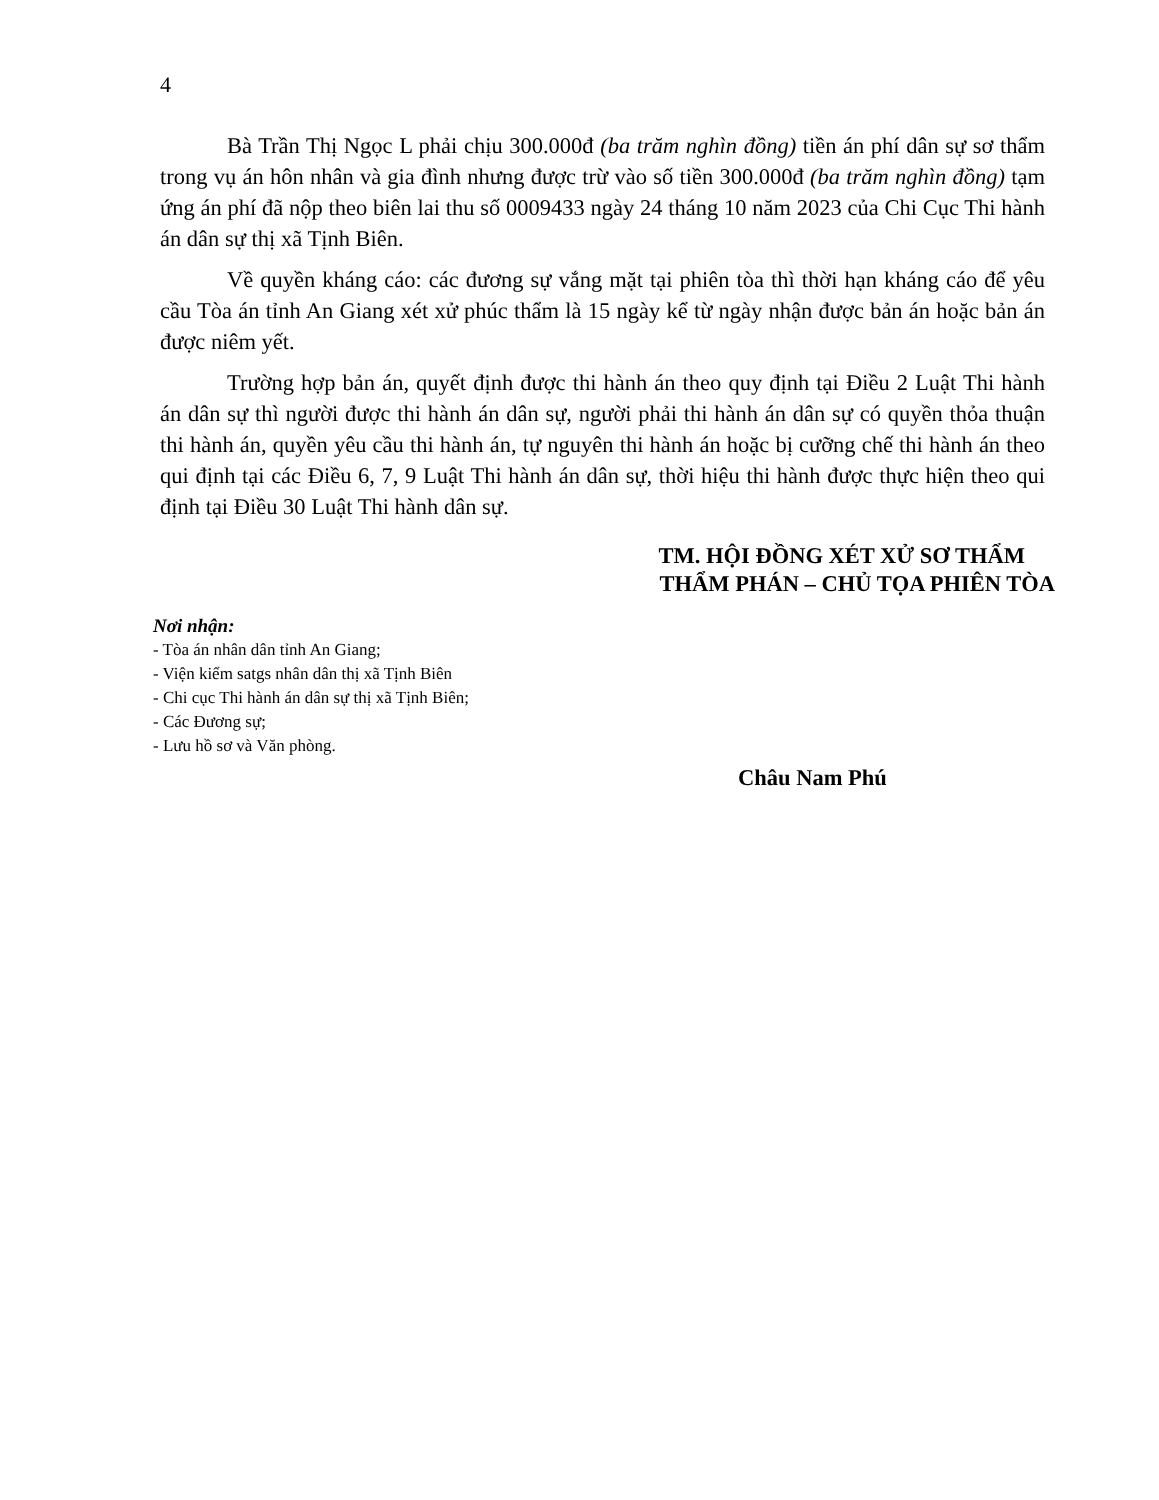4
Bà Trần Thị Ngọc L phải chịu 300.000đ (ba trăm nghìn đồng) tiền án phí dân sự sơ thẩm trong vụ án hôn nhân và gia đình nhưng được trừ vào số tiền 300.000đ (ba trăm nghìn đồng) tạm ứng án phí đã nộp theo biên lai thu số 0009433 ngày 24 tháng 10 năm 2023 của Chi Cục Thi hành án dân sự thị xã Tịnh Biên.
Về quyền kháng cáo: các đương sự vắng mặt tại phiên tòa thì thời hạn kháng cáo để yêu cầu Tòa án tỉnh An Giang xét xử phúc thẩm là 15 ngày kể từ ngày nhận được bản án hoặc bản án được niêm yết.
Trường hợp bản án, quyết định được thi hành án theo quy định tại Điều 2 Luật Thi hành án dân sự thì người được thi hành án dân sự, người phải thi hành án dân sự có quyền thỏa thuận thi hành án, quyền yêu cầu thi hành án, tự nguyên thi hành án hoặc bị cưỡng chế thi hành án theo qui định tại các Điều 6, 7, 9 Luật Thi hành án dân sự, thời hiệu thi hành được thực hiện theo qui định tại Điều 30 Luật Thi hành dân sự.
TM. HỘI ĐỒNG XÉT XỬ SƠ THẨM
THẨM PHÁN – CHỦ TỌA PHIÊN TÒA
Nơi nhận:
- Tòa án nhân dân tỉnh An Giang;
- Viện kiểm satgs nhân dân thị xã Tịnh Biên
- Chi cục Thi hành án dân sự thị xã Tịnh Biên;
- Các Đương sự;
- Lưu hồ sơ và Văn phòng.
Châu Nam Phú